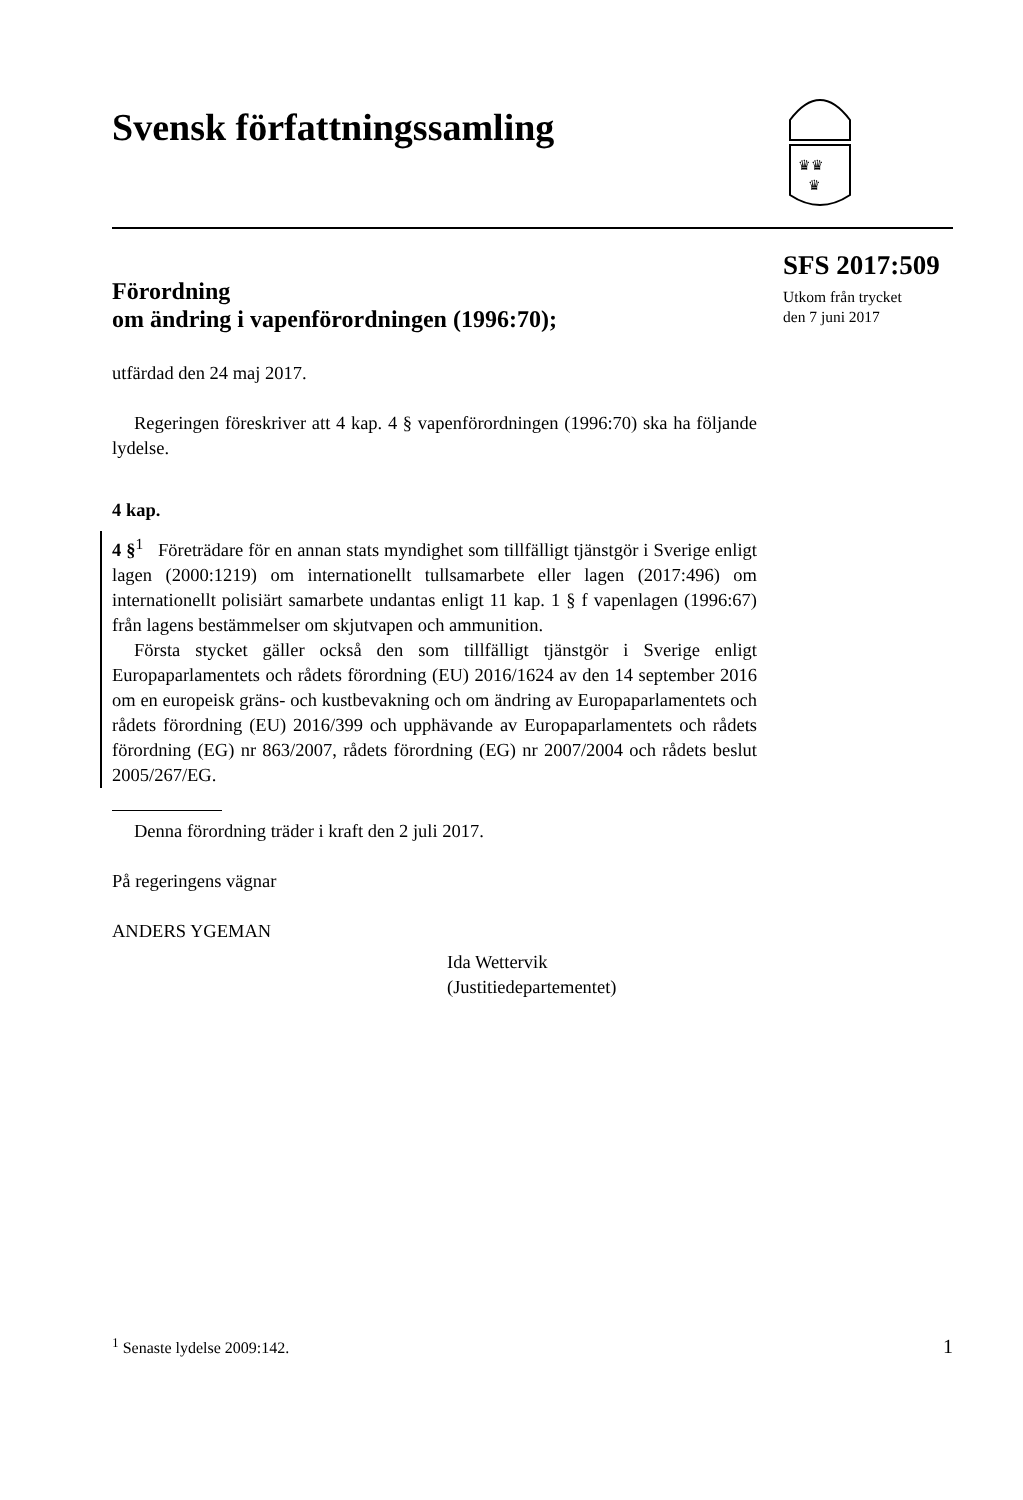Svensk författningssamling
♛♛
♛
SFS 2017:509
Utkom från trycket
den 7 juni 2017
Förordning
om ändring i vapenförordningen (1996:70);
utfärdad den 24 maj 2017.
Regeringen föreskriver att 4 kap. 4 § vapenförordningen (1996:70) ska ha följande lydelse.
4 kap.
4 §<sup>1</sup> Företrädare för en annan stats myndighet som tillfälligt tjänstgör i Sverige enligt lagen (2000:1219) om internationellt tullsamarbete eller lagen (2017:496) om internationellt polisiärt samarbete undantas enligt 11 kap. 1 § f vapenlagen (1996:67) från lagens bestämmelser om skjutvapen och ammunition.
Första stycket gäller också den som tillfälligt tjänstgör i Sverige enligt Europaparlamentets och rådets förordning (EU) 2016/1624 av den 14 september 2016 om en europeisk gräns- och kustbevakning och om ändring av Europaparlamentets och rådets förordning (EU) 2016/399 och upphävande av Europaparlamentets och rådets förordning (EG) nr 863/2007, rådets förordning (EG) nr 2007/2004 och rådets beslut 2005/267/EG.
Denna förordning träder i kraft den 2 juli 2017.
På regeringens vägnar
ANDERS YGEMAN
Ida Wettervik
(Justitiedepartementet)
<sup>1</sup> Senaste lydelse 2009:142. 1